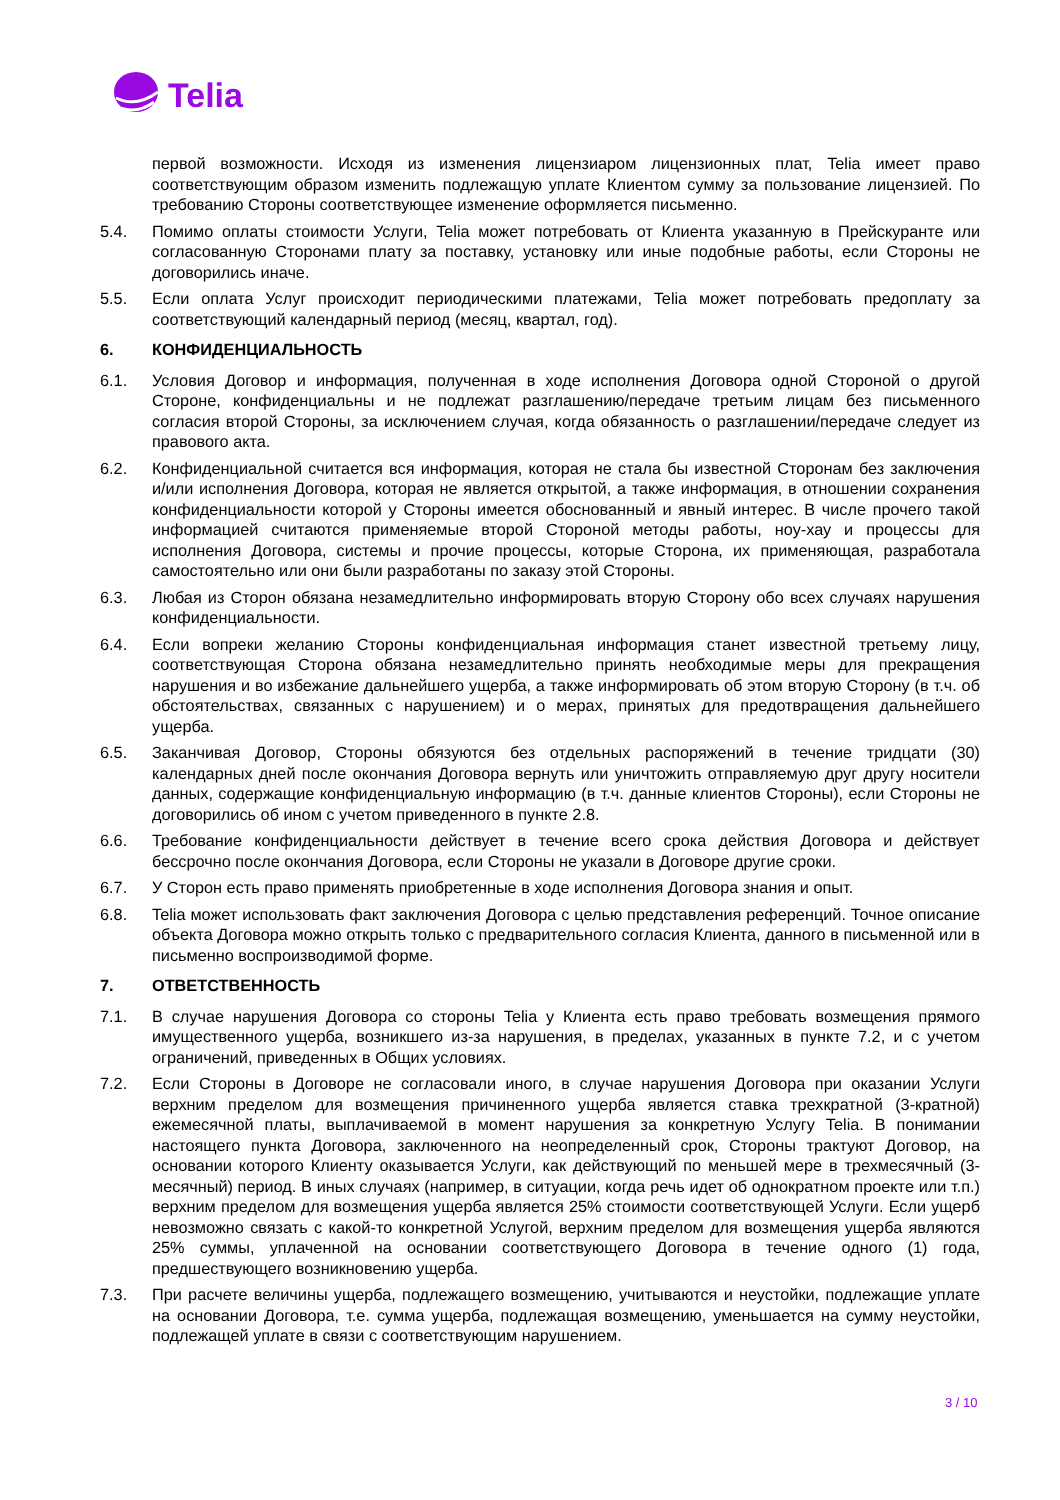Telia
первой возможности. Исходя из изменения лицензиаром лицензионных плат, Telia имеет право соответствующим образом изменить подлежащую уплате Клиентом сумму за пользование лицензией. По требованию Стороны соответствующее изменение оформляется письменно.
5.4. Помимо оплаты стоимости Услуги, Telia может потребовать от Клиента указанную в Прейскуранте или согласованную Сторонами плату за поставку, установку или иные подобные работы, если Стороны не договорились иначе.
5.5. Если оплата Услуг происходит периодическими платежами, Telia может потребовать предоплату за соответствующий календарный период (месяц, квартал, год).
6. КОНФИДЕНЦИАЛЬНОСТЬ
6.1. Условия Договор и информация, полученная в ходе исполнения Договора одной Стороной о другой Стороне, конфиденциальны и не подлежат разглашению/передаче третьим лицам без письменного согласия второй Стороны, за исключением случая, когда обязанность о разглашении/передаче следует из правового акта.
6.2. Конфиденциальной считается вся информация, которая не стала бы известной Сторонам без заключения и/или исполнения Договора, которая не является открытой, а также информация, в отношении сохранения конфиденциальности которой у Стороны имеется обоснованный и явный интерес. В числе прочего такой информацией считаются применяемые второй Стороной методы работы, ноу-хау и процессы для исполнения Договора, системы и прочие процессы, которые Сторона, их применяющая, разработала самостоятельно или они были разработаны по заказу этой Стороны.
6.3. Любая из Сторон обязана незамедлительно информировать вторую Сторону обо всех случаях нарушения конфиденциальности.
6.4. Если вопреки желанию Стороны конфиденциальная информация станет известной третьему лицу, соответствующая Сторона обязана незамедлительно принять необходимые меры для прекращения нарушения и во избежание дальнейшего ущерба, а также информировать об этом вторую Сторону (в т.ч. об обстоятельствах, связанных с нарушением) и о мерах, принятых для предотвращения дальнейшего ущерба.
6.5. Заканчивая Договор, Стороны обязуются без отдельных распоряжений в течение тридцати (30) календарных дней после окончания Договора вернуть или уничтожить отправляемую друг другу носители данных, содержащие конфиденциальную информацию (в т.ч. данные клиентов Стороны), если Стороны не договорились об ином с учетом приведенного в пункте 2.8.
6.6. Требование конфиденциальности действует в течение всего срока действия Договора и действует бессрочно после окончания Договора, если Стороны не указали в Договоре другие сроки.
6.7. У Сторон есть право применять приобретенные в ходе исполнения Договора знания и опыт.
6.8. Telia может использовать факт заключения Договора с целью представления референций. Точное описание объекта Договора можно открыть только с предварительного согласия Клиента, данного в письменной или в письменно воспроизводимой форме.
7. ОТВЕТСТВЕННОСТЬ
7.1. В случае нарушения Договора со стороны Telia у Клиента есть право требовать возмещения прямого имущественного ущерба, возникшего из-за нарушения, в пределах, указанных в пункте 7.2, и с учетом ограничений, приведенных в Общих условиях.
7.2. Если Стороны в Договоре не согласовали иного, в случае нарушения Договора при оказании Услуги верхним пределом для возмещения причиненного ущерба является ставка трехкратной (3-кратной) ежемесячной платы, выплачиваемой в момент нарушения за конкретную Услугу Telia. В понимании настоящего пункта Договора, заключенного на неопределенный срок, Стороны трактуют Договор, на основании которого Клиенту оказывается Услуги, как действующий по меньшей мере в трехмесячный (3-месячный) период. В иных случаях (например, в ситуации, когда речь идет об однократном проекте или т.п.) верхним пределом для возмещения ущерба является 25% стоимости соответствующей Услуги. Если ущерб невозможно связать с какой-то конкретной Услугой, верхним пределом для возмещения ущерба являются 25% суммы, уплаченной на основании соответствующего Договора в течение одного (1) года, предшествующего возникновению ущерба.
7.3. При расчете величины ущерба, подлежащего возмещению, учитываются и неустойки, подлежащие уплате на основании Договора, т.е. сумма ущерба, подлежащая возмещению, уменьшается на сумму неустойки, подлежащей уплате в связи с соответствующим нарушением.
3 / 10